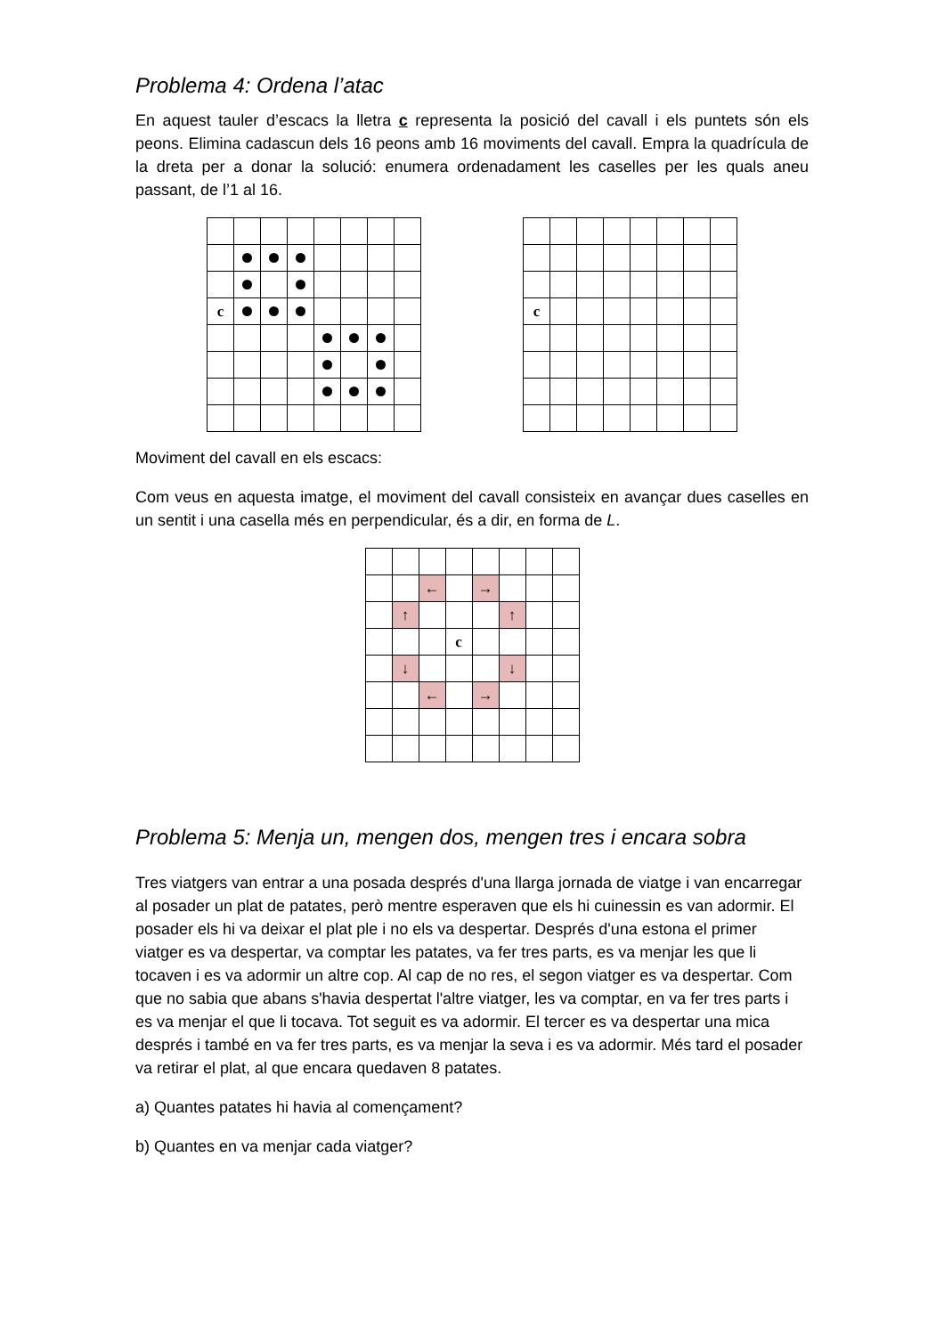Problema 4: Ordena l’atac
En aquest tauler d’escacs la lletra c representa la posició del cavall i els puntets són els peons. Elimina cadascun dels 16 peons amb 16 moviments del cavall. Empra la quadrícula de la dreta per a donar la solució: enumera ordenadament les caselles per les quals aneu passant, de l’1 al 16.
| c | | | | | | | |
| c | | | | | | | |
Moviment del cavall en els escacs:
Com veus en aquesta imatge, el moviment del cavall consisteix en avançar dues caselles en un sentit i una casella més en perpendicular, és a dir, en forma de L.
| | | ← | | → | | | |
| | ↑ | | | | ↑ | | |
| | | | c | | | | |
| | ↓ | | | | ↓ | | |
| | | ← | | → | | | |
Problema 5: Menja un, mengen dos, mengen tres i encara sobra
Tres viatgers van entrar a una posada després d'una llarga jornada de viatge i van encarregar al posader un plat de patates, però mentre esperaven que els hi cuinessin es van adormir. El posader els hi va deixar el plat ple i no els va despertar. Després d'una estona el primer viatger es va despertar, va comptar les patates, va fer tres parts, es va menjar les que li tocaven i es va adormir un altre cop. Al cap de no res, el segon viatger es va despertar. Com que no sabia que abans s'havia despertat l'altre viatger, les va comptar, en va fer tres parts i es va menjar el que li tocava. Tot seguit es va adormir. El tercer es va despertar una mica després i també en va fer tres parts, es va menjar la seva i es va adormir. Més tard el posader va retirar el plat, al que encara quedaven 8 patates.
a) Quantes patates hi havia al començament?
b) Quantes en va menjar cada viatger?